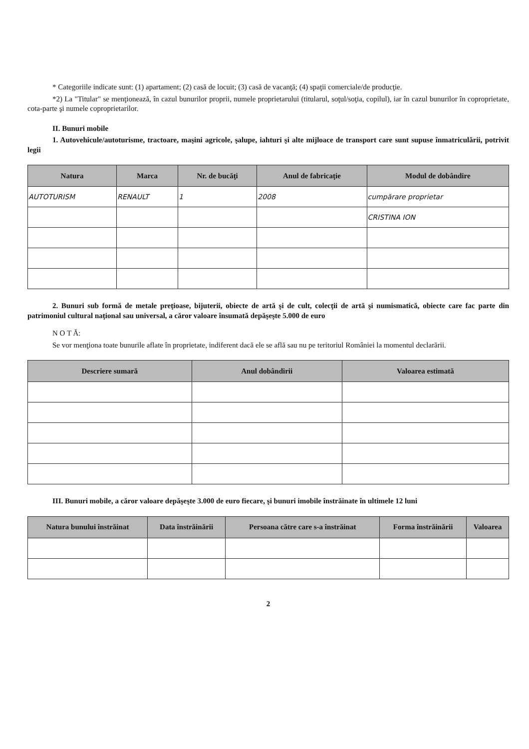* Categoriile indicate sunt: (1) apartament; (2) casă de locuit; (3) casă de vacanţă; (4) spaţii comerciale/de producţie.
*2) La "Titular" se menţionează, în cazul bunurilor proprii, numele proprietarului (titularul, soţul/soţia, copilul), iar în cazul bunurilor în coproprietate, cota-parte şi numele coproprietarilor.
II. Bunuri mobile
1. Autovehicule/autoturisme, tractoare, maşini agricole, şalupe, iahturi şi alte mijloace de transport care sunt supuse înmatriculării, potrivit legii
| Natura | Marca | Nr. de bucăţi | Anul de fabricaţie | Modul de dobândire |
| --- | --- | --- | --- | --- |
| AUTOTURISM | RENAULT | 1 | 2008 | cumpărare proprietar |
| | | | | CRISTINA ION |
2. Bunuri sub formă de metale preţioase, bijuterii, obiecte de artă şi de cult, colecţii de artă şi numismatică, obiecte care fac parte din patrimoniul cultural naţional sau universal, a căror valoare însumată depăşeşte 5.000 de euro
N O T Ă:
Se vor menţiona toate bunurile aflate în proprietate, indiferent dacă ele se află sau nu pe teritoriul României la momentul declarării.
| Descriere sumară | Anul dobândirii | Valoarea estimată |
| --- | --- | --- |
III. Bunuri mobile, a căror valoare depăşeşte 3.000 de euro fiecare, şi bunuri imobile înstrăinate în ultimele 12 luni
| Natura bunului înstrăinat | Data înstrăinării | Persoana către care s-a înstrăinat | Forma înstrăinării | Valoarea |
| --- | --- | --- | --- | --- |
2